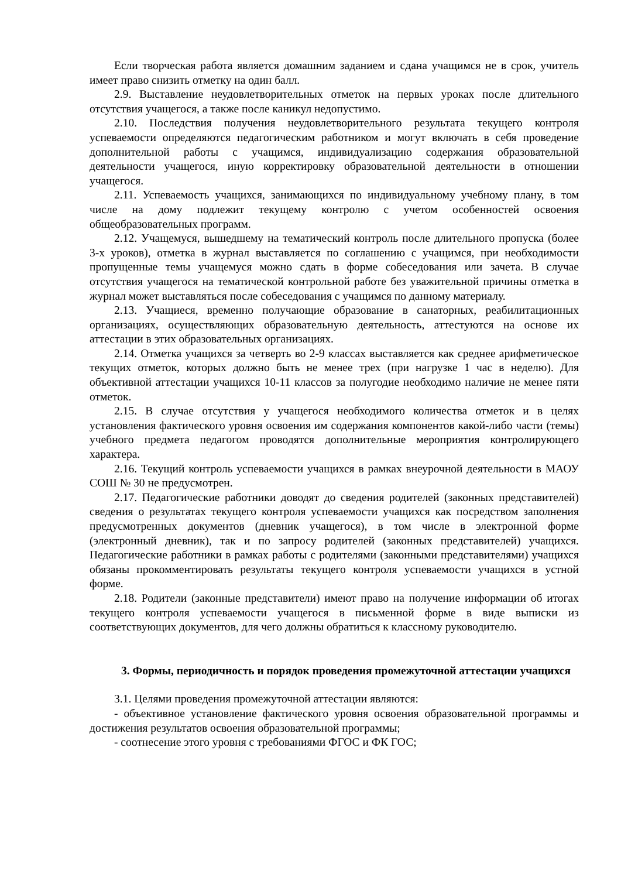Если творческая работа является домашним заданием и сдана учащимся не в срок, учитель имеет право снизить отметку на один балл.
2.9. Выставление неудовлетворительных отметок на первых уроках после длительного отсутствия учащегося, а также после каникул недопустимо.
2.10. Последствия получения неудовлетворительного результата текущего контроля успеваемости определяются педагогическим работником и могут включать в себя проведение дополнительной работы с учащимся, индивидуализацию содержания образовательной деятельности учащегося, иную корректировку образовательной деятельности в отношении учащегося.
2.11. Успеваемость учащихся, занимающихся по индивидуальному учебному плану, в том числе на дому подлежит текущему контролю с учетом особенностей освоения общеобразовательных программ.
2.12. Учащемуся, вышедшему на тематический контроль после длительного пропуска (более 3-х уроков), отметка в журнал выставляется по соглашению с учащимся, при необходимости пропущенные темы учащемуся можно сдать в форме собеседования или зачета. В случае отсутствия учащегося на тематической контрольной работе без уважительной причины отметка в журнал может выставляться после собеседования с учащимся по данному материалу.
2.13. Учащиеся, временно получающие образование в санаторных, реабилитационных организациях, осуществляющих образовательную деятельность, аттестуются на основе их аттестации в этих образовательных организациях.
2.14. Отметка учащихся за четверть во 2-9 классах выставляется как среднее арифметическое текущих отметок, которых должно быть не менее трех (при нагрузке 1 час в неделю). Для объективной аттестации учащихся 10-11 классов за полугодие необходимо наличие не менее пяти отметок.
2.15. В случае отсутствия у учащегося необходимого количества отметок и в целях установления фактического уровня освоения им содержания компонентов какой-либо части (темы) учебного предмета педагогом проводятся дополнительные мероприятия контролирующего характера.
2.16. Текущий контроль успеваемости учащихся в рамках внеурочной деятельности в МАОУ СОШ № 30 не предусмотрен.
2.17. Педагогические работники доводят до сведения родителей (законных представителей) сведения о результатах текущего контроля успеваемости учащихся как посредством заполнения предусмотренных документов (дневник учащегося), в том числе в электронной форме (электронный дневник), так и по запросу родителей (законных представителей) учащихся. Педагогические работники в рамках работы с родителями (законными представителями) учащихся обязаны прокомментировать результаты текущего контроля успеваемости учащихся в устной форме.
2.18. Родители (законные представители) имеют право на получение информации об итогах текущего контроля успеваемости учащегося в письменной форме в виде выписки из соответствующих документов, для чего должны обратиться к классному руководителю.
3. Формы, периодичность и порядок проведения промежуточной аттестации учащихся
3.1. Целями проведения промежуточной аттестации являются:
- объективное установление фактического уровня освоения образовательной программы и достижения результатов освоения образовательной программы;
- соотнесение этого уровня с требованиями ФГОС и ФК ГОС;